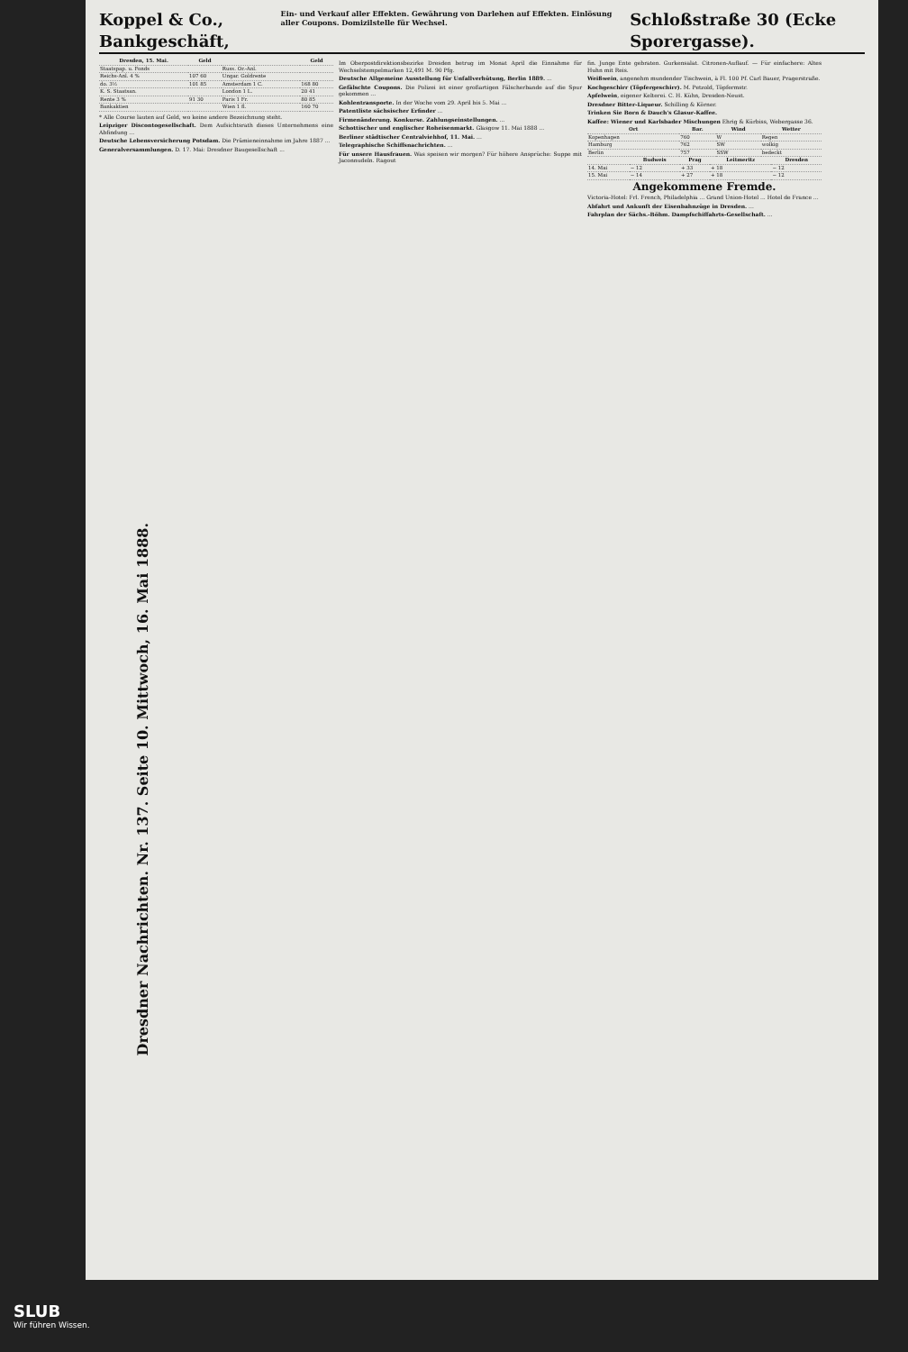Koppel & Co., Bankgeschäft, Ein- und Verkauf aller Effekten. Gewährung von Darlehen auf Effekten. Einlösung aller Coupons. Domizilstelle für Wechsel. Schloßstraße 30 (Ecke Sporergasse).
Dresdner Nachrichten. Nr. 137. Seite 10. Mittwoch, 16. Mai 1888.
| Dresden, 15. Mai. | Geld | | Geld |
| --- | --- | --- | --- |
| Staatspap. u. Fonds | | Russ. Or.-Anl. | |
| Reichs-Anl. 4 % | 107 60 | Ungar. Goldrente | |
| do. 3½ | 101 85 | Amsterdam 1 C. | 168 80 |
| K. S. Staatsan. | | London 1 L. | 20 41 |
| Rente 3 % | 91 30 | Paris 1 Fr. | 80 85 |
| Bankaktien | | Wien 1 fl. | 160 70 |
* Alle Course lauten auf Geld, wo keine andere Bezeichnung steht.
Leipziger Discontogesellschaft. Dem Aufsichtsrath dieses Unternehmens eine Abfindung ...
Deutsche Lebensversicherung Potsdam. Die Prämieneinnahme im Jahre 1887 ...
Generalversammlungen. D. 17. Mai: Dresdner Baugesellschaft ...
Im Oberpostdirektionsbezirke Dresden betrug im Monat April die Einnahme für Wechselstempelmarken 12,491 M. 90 Pfg.
Deutsche Allgemeine Ausstellung für Unfallverhütung, Berlin 1889. ...
Gefälschte Coupons. Die Polizei ist einer großartigen Fälscherbande auf die Spur gekommen ...
Kohlentransporte. In der Woche vom 29. April bis 5. Mai ...
Patentliste sächsischer Erfinder ...
Firmenänderung. Konkurse. Zahlungseinstellungen. ...
Schottischer und englischer Roheisenmarkt. Glasgow 11. Mai 1888 ...
Berliner städtischer Centralviehhof, 11. Mai. ...
Telegraphische Schiffsnachrichten. ...
Für unsere Hausfrauen. Was speisen wir morgen? Für höhere Ansprüche: Suppe mit Jaconnudeln. Ragout
fin. Junge Ente gebraten. Gurkensalat. Citronen-Auflauf. — Für einfachere: Altes Huhn mit Reis.
Weißwein, angenehm mundender Tischwein, à Fl. 100 Pf. Carl Bauer, Pragerstraße.
Kochgeschirr (Töpfergeschirr). M. Petzold, Töpfermstr.
Apfelwein, eigener Kelterei. C. H. Kühn, Dresden-Neust.
Dresdner Bitter-Liqueur. Schilling & Körner.
Trinken Sie Born & Dauch's Glasur-Kaffee.
Kaffee: Wiener und Karlsbader Mischungen Ehrig & Kürbiss, Webergasse 36.
| Ort | Bar. | Wind | Wetter |
| --- | --- | --- | --- |
| Kopenhagen | 760 | W | Regen |
| Hamburg | 762 | SW | wolkig |
| Berlin | 757 | SSW | bedeckt |
| | Budweis | Prag | Leitmeritz | Dresden |
| --- | --- | --- | --- | --- |
| 14. Mai | − 12 | + 33 | + 18 | − 12 |
| 15. Mai | − 14 | + 27 | + 18 | − 12 |
Angekommene Fremde.
Victoria-Hotel: Frl. French, Philadelphia ... Grand Union-Hotel ... Hotel de France ...
Abfahrt und Ankunft der Eisenbahnzüge in Dresden. ...
Fahrplan der Sächs.-Böhm. Dampfschiffahrts-Gesellschaft. ...
SLUB
Wir führen Wissen.